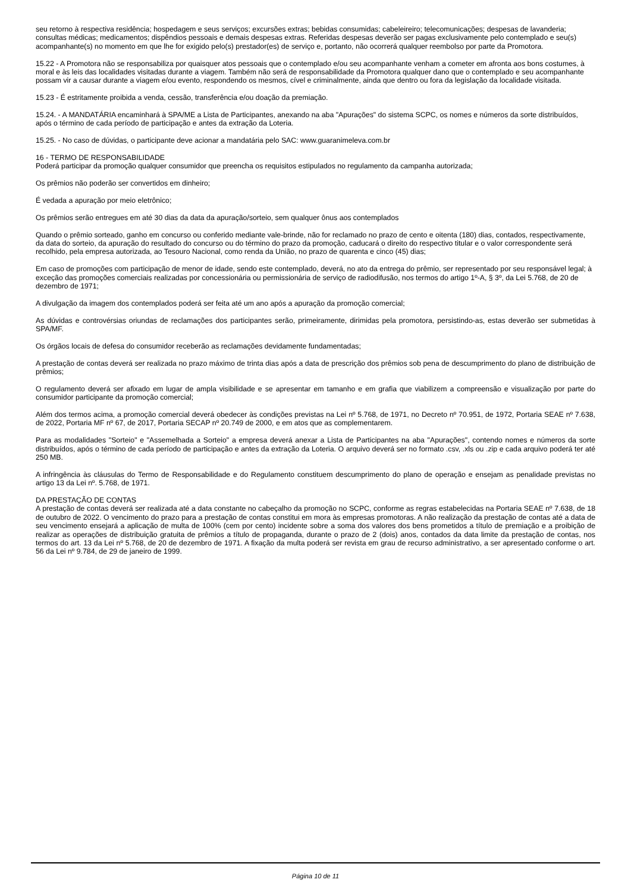seu retorno à respectiva residência; hospedagem e seus serviços; excursões extras; bebidas consumidas; cabeleireiro; telecomunicações; despesas de lavanderia; consultas médicas; medicamentos; dispêndios pessoais e demais despesas extras. Referidas despesas deverão ser pagas exclusivamente pelo contemplado e seu(s) acompanhante(s) no momento em que lhe for exigido pelo(s) prestador(es) de serviço e, portanto, não ocorrerá qualquer reembolso por parte da Promotora.
15.22 - A Promotora não se responsabiliza por quaisquer atos pessoais que o contemplado e/ou seu acompanhante venham a cometer em afronta aos bons costumes, à moral e às leis das localidades visitadas durante a viagem. Também não será de responsabilidade da Promotora qualquer dano que o contemplado e seu acompanhante possam vir a causar durante a viagem e/ou evento, respondendo os mesmos, cível e criminalmente, ainda que dentro ou fora da legislação da localidade visitada.
15.23 - É estritamente proibida a venda, cessão, transferência e/ou doação da premiação.
15.24. - A MANDATÁRIA encaminhará à SPA/ME a Lista de Participantes, anexando na aba "Apurações" do sistema SCPC, os nomes e números da sorte distribuídos, após o término de cada período de participação e antes da extração da Loteria.
15.25. - No caso de dúvidas, o participante deve acionar a mandatária pelo SAC: www.guaranimeleva.com.br
16 - TERMO DE RESPONSABILIDADE
Poderá participar da promoção qualquer consumidor que preencha os requisitos estipulados no regulamento da campanha autorizada;
Os prêmios não poderão ser convertidos em dinheiro;
É vedada a apuração por meio eletrônico;
Os prêmios serão entregues em até 30 dias da data da apuração/sorteio, sem qualquer ônus aos contemplados
Quando o prêmio sorteado, ganho em concurso ou conferido mediante vale-brinde, não for reclamado no prazo de cento e oitenta (180) dias, contados, respectivamente, da data do sorteio, da apuração do resultado do concurso ou do término do prazo da promoção, caducará o direito do respectivo titular e o valor correspondente será recolhido, pela empresa autorizada, ao Tesouro Nacional, como renda da União, no prazo de quarenta e cinco (45) dias;
Em caso de promoções com participação de menor de idade, sendo este contemplado, deverá, no ato da entrega do prêmio, ser representado por seu responsável legal; à exceção das promoções comerciais realizadas por concessionária ou permissionária de serviço de radiodifusão, nos termos do artigo 1º-A, § 3º, da Lei 5.768, de 20 de dezembro de 1971;
A divulgação da imagem dos contemplados poderá ser feita até um ano após a apuração da promoção comercial;
As dúvidas e controvérsias oriundas de reclamações dos participantes serão, primeiramente, dirimidas pela promotora, persistindo-as, estas deverão ser submetidas à SPA/MF.
Os órgãos locais de defesa do consumidor receberão as reclamações devidamente fundamentadas;
A prestação de contas deverá ser realizada no prazo máximo de trinta dias após a data de prescrição dos prêmios sob pena de descumprimento do plano de distribuição de prêmios;
O regulamento deverá ser afixado em lugar de ampla visibilidade e se apresentar em tamanho e em grafia que viabilizem a compreensão e visualização por parte do consumidor participante da promoção comercial;
Além dos termos acima, a promoção comercial deverá obedecer às condições previstas na Lei nº 5.768, de 1971, no Decreto nº 70.951, de 1972, Portaria SEAE nº 7.638, de 2022, Portaria MF nº 67, de 2017, Portaria SECAP nº 20.749 de 2000, e em atos que as complementarem.
Para as modalidades "Sorteio" e "Assemelhada a Sorteio" a empresa deverá anexar a Lista de Participantes na aba "Apurações", contendo nomes e números da sorte distribuídos, após o término de cada período de participação e antes da extração da Loteria. O arquivo deverá ser no formato .csv, .xls ou .zip e cada arquivo poderá ter até 250 MB.
A infringência às cláusulas do Termo de Responsabilidade e do Regulamento constituem descumprimento do plano de operação e ensejam as penalidade previstas no artigo 13 da Lei nº. 5.768, de 1971.
DA PRESTAÇÃO DE CONTAS
A prestação de contas deverá ser realizada até a data constante no cabeçalho da promoção no SCPC, conforme as regras estabelecidas na Portaria SEAE nº 7.638, de 18 de outubro de 2022. O vencimento do prazo para a prestação de contas constitui em mora às empresas promotoras. A não realização da prestação de contas até a data de seu vencimento ensejará a aplicação de multa de 100% (cem por cento) incidente sobre a soma dos valores dos bens prometidos a título de premiação e a proibição de realizar as operações de distribuição gratuita de prêmios a título de propaganda, durante o prazo de 2 (dois) anos, contados da data limite da prestação de contas, nos termos do art. 13 da Lei nº 5.768, de 20 de dezembro de 1971. A fixação da multa poderá ser revista em grau de recurso administrativo, a ser apresentado conforme o art. 56 da Lei nº 9.784, de 29 de janeiro de 1999.
Página 10 de 11